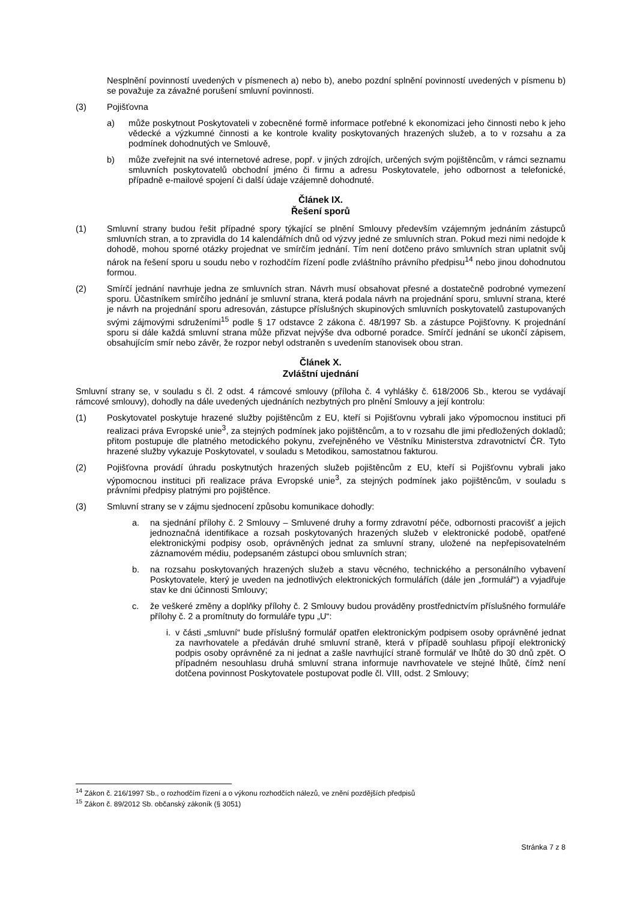Nesplnění povinností uvedených v písmenech a) nebo b), anebo pozdní splnění povinností uvedených v písmenu b) se považuje za závažné porušení smluvní povinnosti.
(3) Pojišťovna
a) může poskytnout Poskytovateli v zobecněné formě informace potřebné k ekonomizaci jeho činnosti nebo k jeho vědecké a výzkumné činnosti a ke kontrole kvality poskytovaných hrazených služeb, a to v rozsahu a za podmínek dohodnutých ve Smlouvě,
b) může zveřejnit na své internetové adrese, popř. v jiných zdrojích, určených svým pojištěncům, v rámci seznamu smluvních poskytovatelů obchodní jméno či firmu a adresu Poskytovatele, jeho odbornost a telefonické, případně e-mailové spojení či další údaje vzájemně dohodnuté.
Článek IX.
Řešení sporů
(1) Smluvní strany budou řešit případné spory týkající se plnění Smlouvy především vzájemným jednáním zástupců smluvních stran, a to zpravidla do 14 kalendářních dnů od výzvy jedné ze smluvních stran. Pokud mezi nimi nedojde k dohodě, mohou sporné otázky projednat ve smírčím jednání. Tím není dotčeno právo smluvních stran uplatnit svůj nárok na řešení sporu u soudu nebo v rozhodčím řízení podle zvláštního právního předpisu<sup>14</sup> nebo jinou dohodnutou formou.
(2) Smírčí jednání navrhuje jedna ze smluvních stran. Návrh musí obsahovat přesné a dostatečně podrobné vymezení sporu. Účastníkem smírčího jednání je smluvní strana, která podala návrh na projednání sporu, smluvní strana, které je návrh na projednání sporu adresován, zástupce příslušných skupinových smluvních poskytovatelů zastupovaných svými zájmovými sdruženími<sup>15</sup> podle § 17 odstavce 2 zákona č. 48/1997 Sb. a zástupce Pojišťovny. K projednání sporu si dále každá smluvní strana může přizvat nejvýše dva odborné poradce. Smírčí jednání se ukončí zápisem, obsahujícím smír nebo závěr, že rozpor nebyl odstraněn s uvedením stanovisek obou stran.
Článek X.
Zvláštní ujednání
Smluvní strany se, v souladu s čl. 2 odst. 4 rámcové smlouvy (příloha č. 4 vyhlášky č. 618/2006 Sb., kterou se vydávají rámcové smlouvy), dohodly na dále uvedených ujednáních nezbytných pro plnění Smlouvy a její kontrolu:
(1) Poskytovatel poskytuje hrazené služby pojištěncům z EU, kteří si Pojišťovnu vybrali jako výpomocnou instituci při realizaci práva Evropské unie<sup>3</sup>, za stejných podmínek jako pojištěncům, a to v rozsahu dle jimi předložených dokladů; přitom postupuje dle platného metodického pokynu, zveřejněného ve Věstníku Ministerstva zdravotnictví ČR. Tyto hrazené služby vykazuje Poskytovatel, v souladu s Metodikou, samostatnou fakturou.
(2) Pojišťovna provádí úhradu poskytnutých hrazených služeb pojištěncům z EU, kteří si Pojišťovnu vybrali jako výpomocnou instituci při realizace práva Evropské unie<sup>3</sup>, za stejných podmínek jako pojištěncům, v souladu s právními předpisy platnými pro pojištěnce.
(3) Smluvní strany se v zájmu sjednocení způsobu komunikace dohodly:
a. na sjednání přílohy č. 2 Smlouvy – Smluvené druhy a formy zdravotní péče, odbornosti pracovišť a jejich jednoznačná identifikace a rozsah poskytovaných hrazených služeb v elektronické podobě, opatřené elektronickými podpisy osob, oprávněných jednat za smluvní strany, uložené na nepřepisovatelném záznamovém médiu, podepsaném zástupci obou smluvních stran;
b. na rozsahu poskytovaných hrazených služeb a stavu věcného, technického a personálního vybavení Poskytovatele, který je uveden na jednotlivých elektronických formulářích (dále jen „formulář“) a vyjadřuje stav ke dni účinnosti Smlouvy;
c. že veškeré změny a doplňky přílohy č. 2 Smlouvy budou prováděny prostřednictvím příslušného formuláře přílohy č. 2 a promítnuty do formuláře typu „U“:
i. v části „smluvní“ bude příslušný formulář opatřen elektronickým podpisem osoby oprávněné jednat za navrhovatele a předáván druhé smluvní straně, která v případě souhlasu připojí elektronický podpis osoby oprávněné za ni jednat a zašle navrhující straně formulář ve lhůtě do 30 dnů zpět. O případném nesouhlasu druhá smluvní strana informuje navrhovatele ve stejné lhůtě, čímž není dotčena povinnost Poskytovatele postupovat podle čl. VIII, odst. 2 Smlouvy;
<sup>14</sup> Zákon č. 216/1997 Sb., o rozhodčím řízení a o výkonu rozhodčích nálezů, ve znění pozdějších předpisů
<sup>15</sup> Zákon č. 89/2012 Sb. občanský zákoník (§ 3051)
Stránka 7 z 8